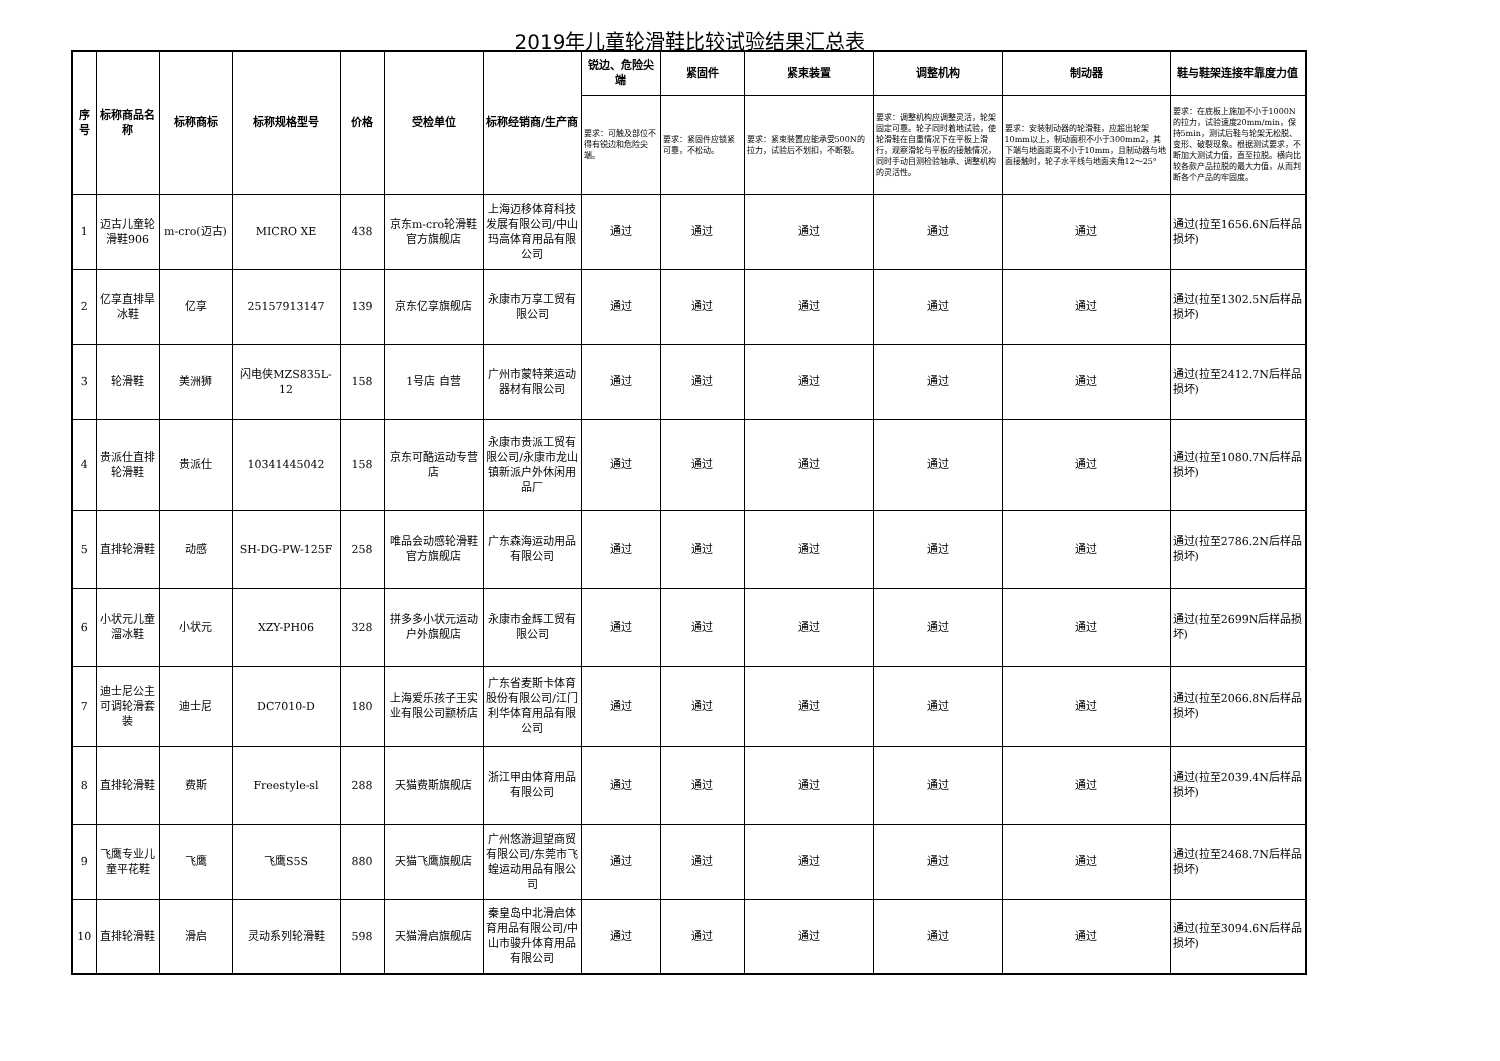2019年儿童轮滑鞋比较试验结果汇总表
| 序号 | 标称商品名称 | 标称商标 | 标称规格型号 | 价格 | 受检单位 | 标称经销商/生产商 | 锐边、危险尖端 | 紧固件 | 紧束装置 | 调整机构 | 制动器 | 鞋与鞋架连接牢靠度力值 |
| --- | --- | --- | --- | --- | --- | --- | --- | --- | --- | --- | --- | --- |
| | | | | | | | 要求：可触及部位不得有锐边和危险尖端。 | 要求：紧固件应锁紧可靠，不松动。 | 要求：紧束装置应能承受500N的拉力，试验后不划扣，不断裂。 | 要求：调整机构应调整灵活，轮架固定可靠。轮子同时着地试验，使轮滑鞋在自重情况下在平板上滑行，观察滑轮与平板的接触情况，同时手动目测检验轴承、调整机构的灵活性。 | 要求：安装制动器的轮滑鞋，应超出轮架10mm以上，制动面积不小于300mm2，其下端与地面距离不小于10mm，且制动器与地面接触时，轮子水平线与地面夹角12～25° | 要求：在底板上施加不小于1000N的拉力，试验速度20mm/min，保持5min，测试后鞋与轮架无松脱、变形、破裂现象。根据测试要求，不断加大测试力值，直至拉脱。横向比较各款产品拉脱的最大力值，从而判断各个产品的牢固度。 |
| 1 | 迈古儿童轮滑鞋906 | m-cro(迈古) | MICRO XE | 438 | 京东m-cro轮滑鞋官方旗舰店 | 上海迈移体育科技发展有限公司/中山玛高体育用品有限公司 | 通过 | 通过 | 通过 | 通过 | 通过 | 通过(拉至1656.6N后样品损坏) |
| 2 | 亿享直排旱冰鞋 | 亿享 | 25157913147 | 139 | 京东亿享旗舰店 | 永康市万享工贸有限公司 | 通过 | 通过 | 通过 | 通过 | 通过 | 通过(拉至1302.5N后样品损坏) |
| 3 | 轮滑鞋 | 美洲狮 | 闪电侠MZS835L-12 | 158 | 1号店 自营 | 广州市蒙特莱运动器材有限公司 | 通过 | 通过 | 通过 | 通过 | 通过 | 通过(拉至2412.7N后样品损坏) |
| 4 | 贵派仕直排轮滑鞋 | 贵派仕 | 10341445042 | 158 | 京东可酷运动专营店 | 永康市贵派工贸有限公司/永康市龙山镇新派户外休闲用品厂 | 通过 | 通过 | 通过 | 通过 | 通过 | 通过(拉至1080.7N后样品损坏) |
| 5 | 直排轮滑鞋 | 动感 | SH-DG-PW-125F | 258 | 唯品会动感轮滑鞋官方旗舰店 | 广东森海运动用品有限公司 | 通过 | 通过 | 通过 | 通过 | 通过 | 通过(拉至2786.2N后样品损坏) |
| 6 | 小状元儿童溜冰鞋 | 小状元 | XZY-PH06 | 328 | 拼多多小状元运动户外旗舰店 | 永康市金辉工贸有限公司 | 通过 | 通过 | 通过 | 通过 | 通过 | 通过(拉至2699N后样品损坏) |
| 7 | 迪士尼公主可调轮滑套装 | 迪士尼 | DC7010-D | 180 | 上海爱乐孩子王实业有限公司颛桥店 | 广东省麦斯卡体育股份有限公司/江门利华体育用品有限公司 | 通过 | 通过 | 通过 | 通过 | 通过 | 通过(拉至2066.8N后样品损坏) |
| 8 | 直排轮滑鞋 | 费斯 | Freestyle-sl | 288 | 天猫费斯旗舰店 | 浙江甲由体育用品有限公司 | 通过 | 通过 | 通过 | 通过 | 通过 | 通过(拉至2039.4N后样品损坏) |
| 9 | 飞鹰专业儿童平花鞋 | 飞鹰 | 飞鹰S5S | 880 | 天猫飞鹰旗舰店 | 广州悠游迴望商贸有限公司/东莞市飞蝗运动用品有限公司 | 通过 | 通过 | 通过 | 通过 | 通过 | 通过(拉至2468.7N后样品损坏) |
| 10 | 直排轮滑鞋 | 滑启 | 灵动系列轮滑鞋 | 598 | 天猫滑启旗舰店 | 秦皇岛中北滑启体育用品有限公司/中山市骏升体育用品有限公司 | 通过 | 通过 | 通过 | 通过 | 通过 | 通过(拉至3094.6N后样品损坏) |